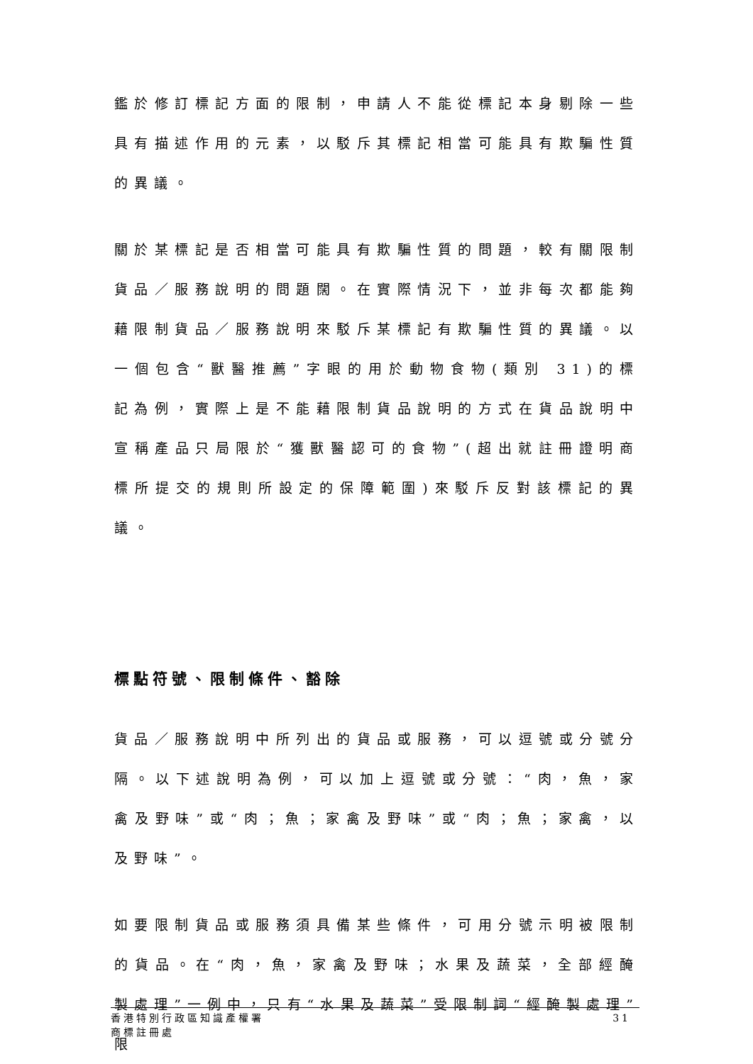鑑於修訂標記方面的限制，申請人不能從標記本身剔除一些具有描述作用的元素，以駁斥其標記相當可能具有欺騙性質的異議。
關於某標記是否相當可能具有欺騙性質的問題，較有關限制貨品／服務說明的問題闊。在實際情況下，並非每次都能夠藉限制貨品／服務說明來駁斥某標記有欺騙性質的異議。以一個包含“獸醫推薦”字眼的用於動物食物(類別 31)的標記為例，實際上是不能藉限制貨品說明的方式在貨品說明中宣稱產品只局限於“獲獸醫認可的食物”(超出就註冊證明商標所提交的規則所設定的保障範圍)來駁斥反對該標記的異議。
標點符號、限制條件、豁除
貨品／服務說明中所列出的貨品或服務，可以逗號或分號分隔。以下述說明為例，可以加上逗號或分號：“肉，魚，家禽及野味”或“肉；魚；家禽及野味”或“肉；魚；家禽，以及野味”。
如要限制貨品或服務須具備某些條件，可用分號示明被限制的貨品。在“肉，魚，家禽及野味；水果及蔬菜，全部經醃製處理”一例中，只有“水果及蔬菜”受限制詞“經醃製處理”限
香港特別行政區知識產權署
商標註冊處
31